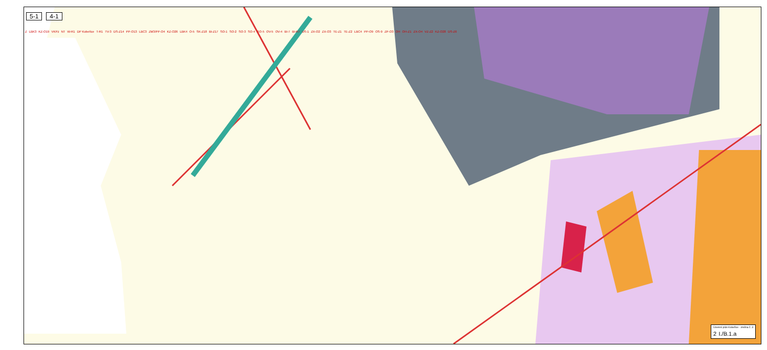5-1 4-1
ZLBK3 KZ-O19 VKPz NT W-R1 DP Kobeřice T-R1 TV-3 DS-Z14 PP-O13 LBC3 ZM3/PP-O4 KZ-O26 LBK4 O-5 SK-Z18 BI-Z17 SO-1 SO-2 SO-3 SO-4 SO-5 OV-5 OV-4 BI-7 BI-R7 US-1 ZX-O2 ZX-O3 TE-Z1 TE-Z2 LBC4 PP-O9 OS-9 ZP-O3 OH OH-Z1 ZX-O4 VZ-Z2 KZ-O28 DS-Z6
Územní plán Kobeřice - změna č. 3
2 I./B.1.a